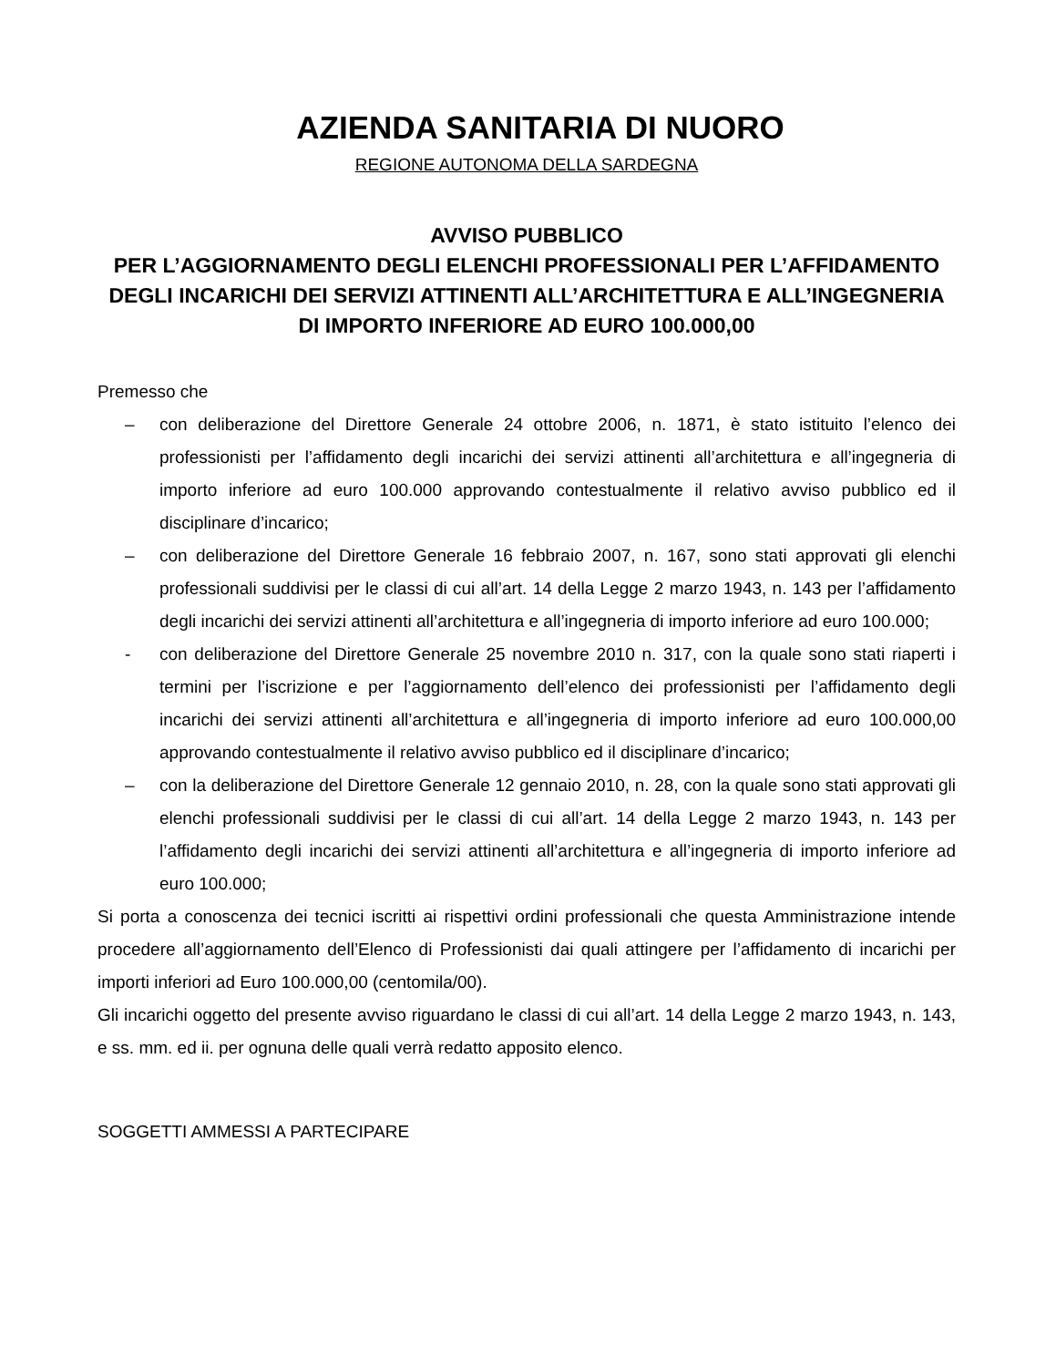AZIENDA SANITARIA DI NUORO
REGIONE AUTONOMA DELLA SARDEGNA
AVVISO PUBBLICO
PER L’AGGIORNAMENTO DEGLI ELENCHI PROFESSIONALI PER L’AFFIDAMENTO DEGLI INCARICHI DEI SERVIZI ATTINENTI ALL’ARCHITETTURA E ALL’INGEGNERIA DI IMPORTO INFERIORE AD EURO 100.000,00
Premesso che
– con deliberazione del Direttore Generale 24 ottobre 2006, n. 1871, è stato istituito l’elenco dei professionisti per l’affidamento degli incarichi dei servizi attinenti all’architettura e all’ingegneria di importo inferiore ad euro 100.000 approvando contestualmente il relativo avviso pubblico ed il disciplinare d’incarico;
– con deliberazione del Direttore Generale 16 febbraio 2007, n. 167, sono stati approvati gli elenchi professionali suddivisi per le classi di cui all’art. 14 della Legge 2 marzo 1943, n. 143 per l’affidamento degli incarichi dei servizi attinenti all’architettura e all’ingegneria di importo inferiore ad euro 100.000;
- con deliberazione del Direttore Generale 25 novembre 2010 n. 317, con la quale sono stati riaperti i termini per l’iscrizione e per l’aggiornamento dell’elenco dei professionisti per l’affidamento degli incarichi dei servizi attinenti all’architettura e all’ingegneria di importo inferiore ad euro 100.000,00 approvando contestualmente il relativo avviso pubblico ed il disciplinare d’incarico;
– con la deliberazione del Direttore Generale 12 gennaio 2010, n. 28, con la quale sono stati approvati gli elenchi professionali suddivisi per le classi di cui all’art. 14 della Legge 2 marzo 1943, n. 143 per l’affidamento degli incarichi dei servizi attinenti all’architettura e all’ingegneria di importo inferiore ad euro 100.000;
Si porta a conoscenza dei tecnici iscritti ai rispettivi ordini professionali che questa Amministrazione intende procedere all’aggiornamento dell’Elenco di Professionisti dai quali attingere per l’affidamento di incarichi per importi inferiori ad Euro 100.000,00 (centomila/00).
Gli incarichi oggetto del presente avviso riguardano le classi di cui all’art. 14 della Legge 2 marzo 1943, n. 143, e ss. mm. ed ii. per ognuna delle quali verrà redatto apposito elenco.
SOGGETTI AMMESSI A PARTECIPARE